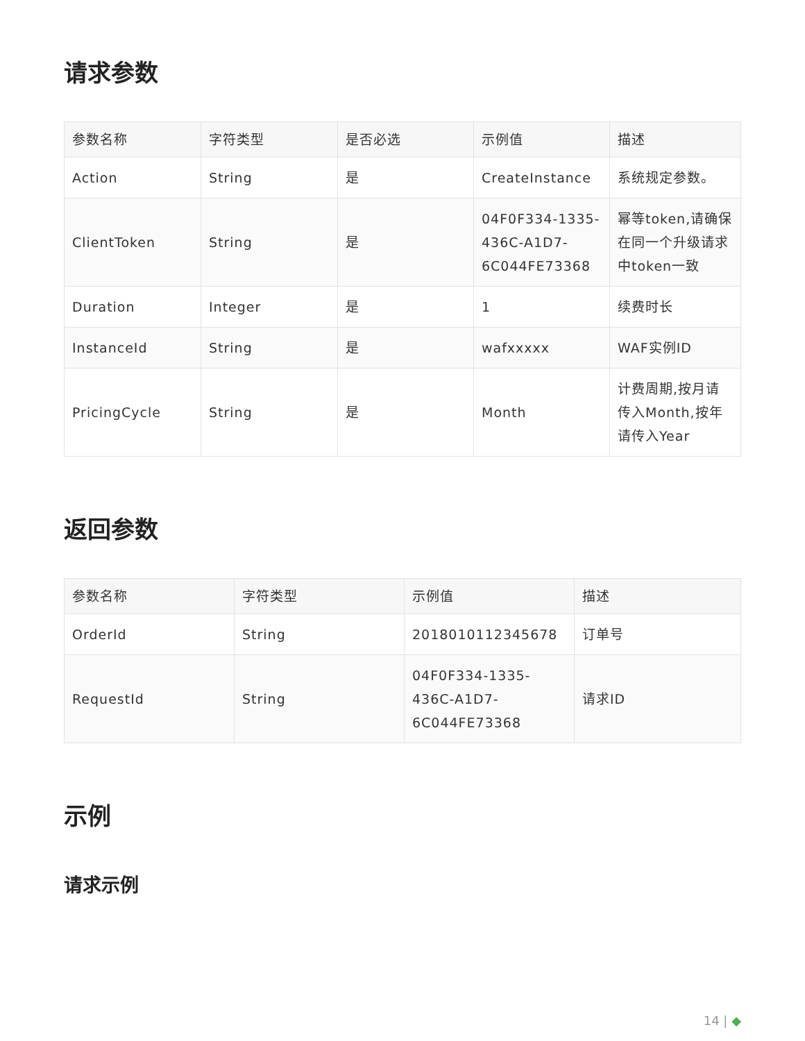请求参数
| 参数名称 | 字符类型 | 是否必选 | 示例值 | 描述 |
| --- | --- | --- | --- | --- |
| Action | String | 是 | CreateInstance | 系统规定参数。 |
| ClientToken | String | 是 | 04F0F334-1335-436C-A1D7-6C044FE73368 | 幂等token,请确保在同一个升级请求中token一致 |
| Duration | Integer | 是 | 1 | 续费时长 |
| InstanceId | String | 是 | wafxxxxx | WAF实例ID |
| PricingCycle | String | 是 | Month | 计费周期,按月请传入Month,按年请传入Year |
返回参数
| 参数名称 | 字符类型 | 示例值 | 描述 |
| --- | --- | --- | --- |
| OrderId | String | 2018010112345678 | 订单号 |
| RequestId | String | 04F0F334-1335-436C-A1D7-6C044FE73368 | 请求ID |
示例
请求示例
14 | ◆